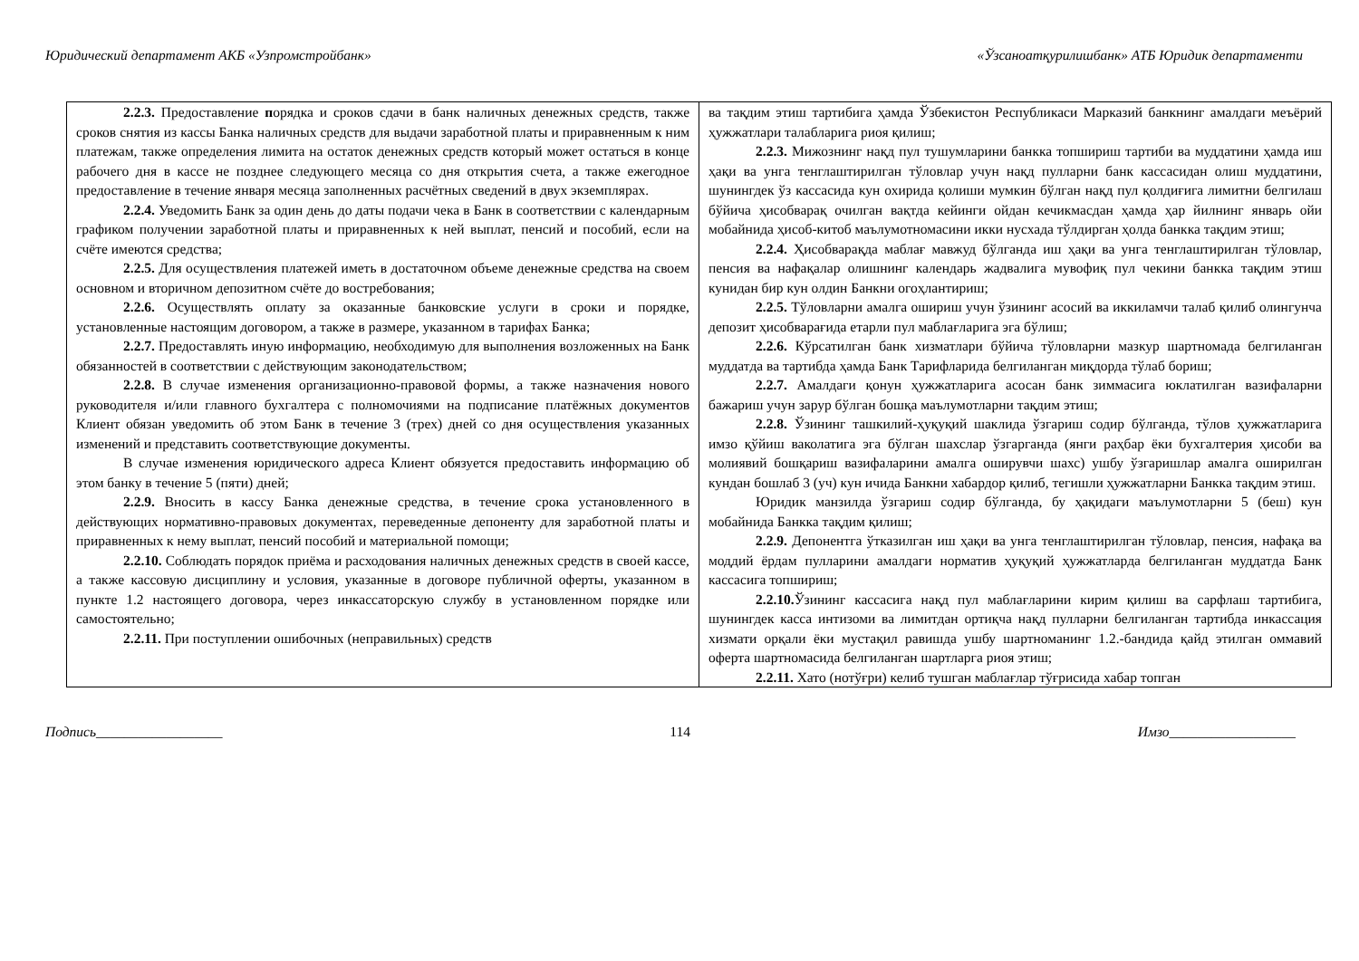Юридический департамент АКБ «Узпромстройбанк» «Ўзсаноатқурилишбанк» АТБ Юридик департаменти
| 2.2.3. Предоставление п орядка и сроков сдачи в банк наличных денежных средств, также сроков снятия из кассы Банка наличных средств для выдачи заработной платы и приравненным к ним платежам, также определения лимита на остаток денежных средств который может остаться в конце рабочего дня в кассе не позднее следующего месяца со дня открытия счета, а также ежегодное предоставление в течение января месяца заполненных расчётных сведений в двух экземплярах. 2.2.4. Уведомить Банк за один день до даты подачи чека в Банк в соответствии с календарным графиком получении заработной платы и приравненных к ней выплат, пенсий и пособий, если на счёте имеются средства; 2.2.5. Для осуществления платежей иметь в достаточном объеме денежные средства на своем основном и вторичном депозитном счёте до востребования; 2.2.6. Осуществлять оплату за оказанные банковские услуги в сроки и порядке, установленные настоящим договором, а также в размере, указанном в тарифах Банка; 2.2.7. Предоставлять иную информацию, необходимую для выполнения возложенных на Банк обязанностей в соответствии с действующим законодательством; 2.2.8. В случае изменения организационно-правовой формы, а также назначения нового руководителя и/или главного бухгалтера с полномочиями на подписание платёжных документов Клиент обязан уведомить об этом Банк в течение 3 (трех) дней со дня осуществления указанных изменений и представить соответствующие документы. В случае изменения юридического адреса Клиент обязуется предоставить информацию об этом банку в течение 5 (пяти) дней; 2.2.9. Вносить в кассу Банка денежные средства, в течение срока установленного в действующих нормативно-правовых документах, переведенные депоненту для заработной платы и приравненных к нему выплат, пенсий пособий и материальной помощи; 2.2.10. Соблюдать порядок приёма и расходования наличных денежных средств в своей кассе, а также кассовую дисциплину и условия, указанные в договоре публичной оферты, указанном в пункте 1.2 настоящего договора, через инкассаторскую службу в установленном порядке или самостоятельно; 2.2.11. При поступлении ошибочных (неправильных) средств | ва тақдим этиш тартибига ҳамда Ўзбекистон Республикаси Марказий банкнинг амалдаги меъёрий ҳужжатлари талабларига риоя қилиш; 2.2.3. Мижознинг нақд пул тушумларини банкка топшириш тартиби ва муддатини ҳамда иш ҳақи ва унга тенглаштирилган тўловлар учун нақд пулларни банк кассасидан олиш муддатини, шунингдек ўз кассасида кун охирида қолиши мумкин бўлган нақд пул қолдиғига лимитни белгилаш бўйича ҳисобварақ очилган вақтда кейинги ойдан кечикмасдан ҳамда ҳар йилнинг январь ойи мобайнида ҳисоб-китоб маълумотномасини икки нусхада тўлдирган ҳолда банкка тақдим этиш; 2.2.4. Ҳисобварақда маблағ мавжуд бўлганда иш ҳақи ва унга тенглаштирилган тўловлар, пенсия ва нафақалар олишнинг календарь жадвалига мувофиқ пул чекини банкка тақдим этиш кунидан бир кун олдин Банкни огоҳлантириш; 2.2.5. Тўловларни амалга ошириш учун ўзининг асосий ва иккиламчи талаб қилиб олингунча депозит ҳисобварағида етарли пул маблағларига эга бўлиш; 2.2.6. Кўрсатилган банк хизматлари бўйича тўловларни мазкур шартномада белгиланган муддатда ва тартибда ҳамда Банк Тарифларида белгиланган миқдорда тўлаб бориш; 2.2.7. Амалдаги қонун ҳужжатларига асосан банк зиммасига юклатилган вазифаларни бажариш учун зарур бўлган бошқа маълумотларни тақдим этиш; 2.2.8. Ўзининг ташкилий-ҳуқуқий шаклида ўзгариш содир бўлганда, тўлов ҳужжатларига имзо қўйиш ваколатига эга бўлган шахслар ўзгарганда (янги раҳбар ёки бухгалтерия ҳисоби ва молиявий бошқариш вазифаларини амалга оширувчи шахс) ушбу ўзгаришлар амалга оширилган кундан бошлаб 3 (уч) кун ичида Банкни хабардор қилиб, тегишли ҳужжатларни Банкка тақдим этиш. Юридик манзилда ўзгариш содир бўлганда, бу ҳақидаги маълумотларни 5 (беш) кун мобайнида Банкка тақдим қилиш; 2.2.9. Депонентга ўтказилган иш ҳақи ва унга тенглаштирилган тўловлар, пенсия, нафақа ва моддий ёрдам пулларини амалдаги норматив ҳуқуқий ҳужжатларда белгиланган муддатда Банк кассасига топшириш; 2.2.10. Ўзининг кассасига нақд пул маблағларини кирим қилиш ва сарфлаш тартибига, шунингдек касса интизоми ва лимитдан ортиқча нақд пулларни белгиланган тартибда инкассация хизмати орқали ёки мустақил равишда ушбу шартноманинг 1.2.-бандида қайд этилган оммавий оферта шартномасида белгиланган шартларга риоя этиш; 2.2.11. Хато (нотўғри) келиб тушган маблағлар тўғрисида хабар топган |
Подпись__________________ 114 Имзо__________________